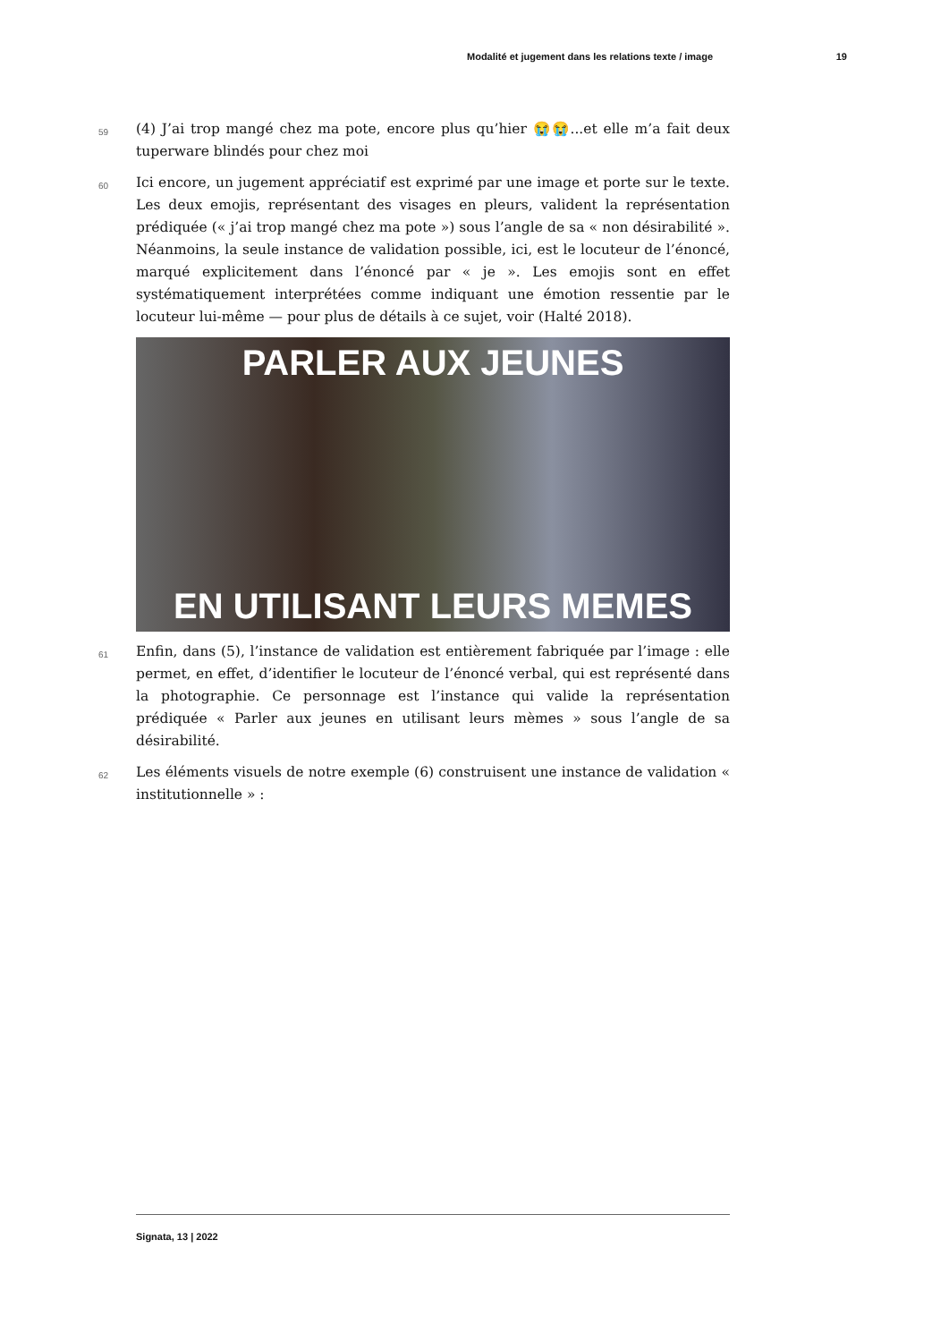Modalité et jugement dans les relations texte / image 19
59
(4) J’ai trop mangé chez ma pote, encore plus qu’hier 😭😭...et elle m’a fait deux tuperware blindés pour chez moi
60
Ici encore, un jugement appréciatif est exprimé par une image et porte sur le texte. Les deux emojis, représentant des visages en pleurs, valident la représentation prédiquée (« j’ai trop mangé chez ma pote ») sous l’angle de sa « non désirabilité ». Néanmoins, la seule instance de validation possible, ici, est le locuteur de l’énoncé, marqué explicitement dans l’énoncé par « je ». Les emojis sont en effet systématiquement interprétées comme indiquant une émotion ressentie par le locuteur lui-même — pour plus de détails à ce sujet, voir (Halté 2018).
PARLER AUX JEUNES
EN UTILISANT LEURS MEMES
61
Enfin, dans (5), l’instance de validation est entièrement fabriquée par l’image : elle permet, en effet, d’identifier le locuteur de l’énoncé verbal, qui est représenté dans la photographie. Ce personnage est l’instance qui valide la représentation prédiquée « Parler aux jeunes en utilisant leurs mèmes » sous l’angle de sa désirabilité.
62
Les éléments visuels de notre exemple (6) construisent une instance de validation « institutionnelle » :
Signata, 13 | 2022